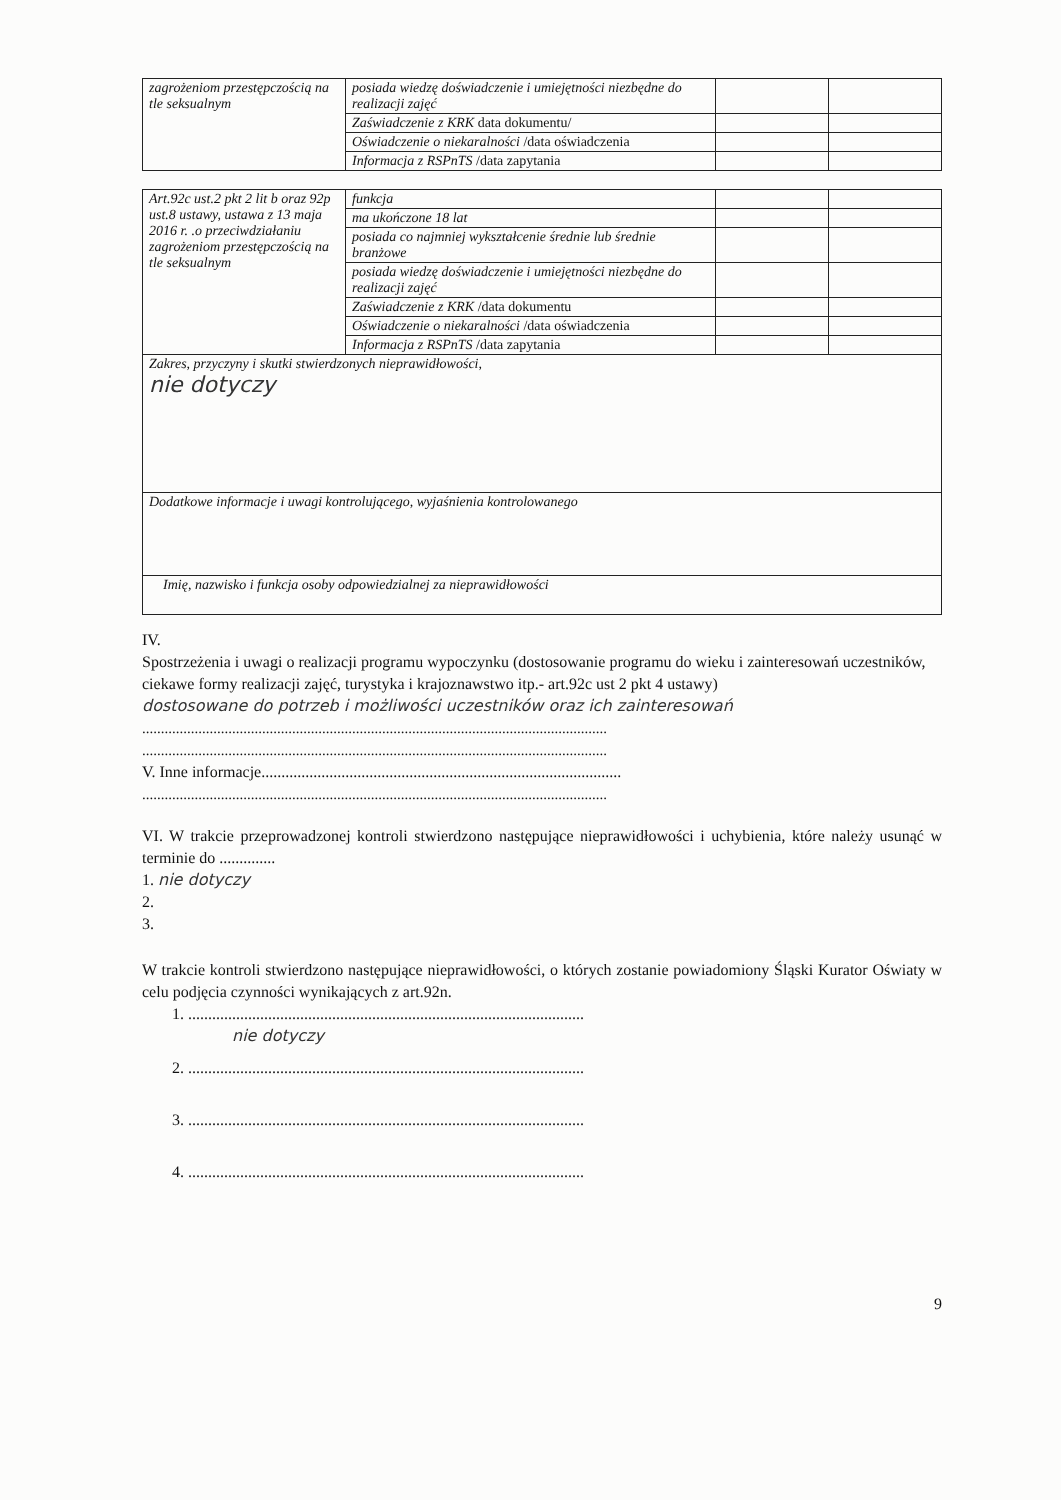| zagrożeniom przestępczością na tle seksualnym | posiada wiedzę doświadczenie i umiejętności niezbędne do realizacji zajęć | | |
| | Zaświadczenie z KRK data dokumentu/ | | |
| | Oświadczenie o niekaralności /data oświadczenia | | |
| | Informacja z RSPnTS /data zapytania | | |
| Art.92c ust.2 pkt 2 lit b oraz 92p ust.8 ustawy, ustawa z 13 maja 2016 r. .o przeciwdziałaniu zagrożeniom przestępczością na tle seksualnym | funkcja | | |
| | ma ukończone 18 lat | | |
| | posiada co najmniej wykształcenie średnie lub średnie branżowe | | |
| | posiada wiedzę doświadczenie i umiejętności niezbędne do realizacji zajęć | | |
| | Zaświadczenie z KRK /data dokumentu | | |
| | Oświadczenie o niekaralności /data oświadczenia | | |
| | Informacja z RSPnTS /data zapytania | | |
| Zakres, przyczyny i skutki stwierdzonych nieprawidłowości, nie dotyczy | | | |
| Dodatkowe informacje i uwagi kontrolującego, wyjaśnienia kontrolowanego | | | |
| Imię, nazwisko i funkcja osoby odpowiedzialnej za nieprawidłowości | | | |
IV.
Spostrzeżenia i uwagi o realizacji programu wypoczynku (dostosowanie programu do wieku i zainteresowań uczestników, ciekawe formy realizacji zajęć, turystyka i krajoznawstwo itp.- art.92c ust 2 pkt 4 ustawy)
dostosowane do potrzeb i możliwości uczestników oraz ich zainteresowań
............................................................................................................................
............................................................................................................................
V. Inne informacje..........................................................................................
............................................................................................................................
VI. W trakcie przeprowadzonej kontroli stwierdzono następujące nieprawidłowości i uchybienia, które należy usunąć w terminie do ..............
1. nie dotyczy
2.
3.
W trakcie kontroli stwierdzono następujące nieprawidłowości, o których zostanie powiadomiony Śląski Kurator Oświaty w celu podjęcia czynności wynikających z art.92n.
1. ...................................................................................................
nie dotyczy
2. ...................................................................................................
3. ...................................................................................................
4. ...................................................................................................
9